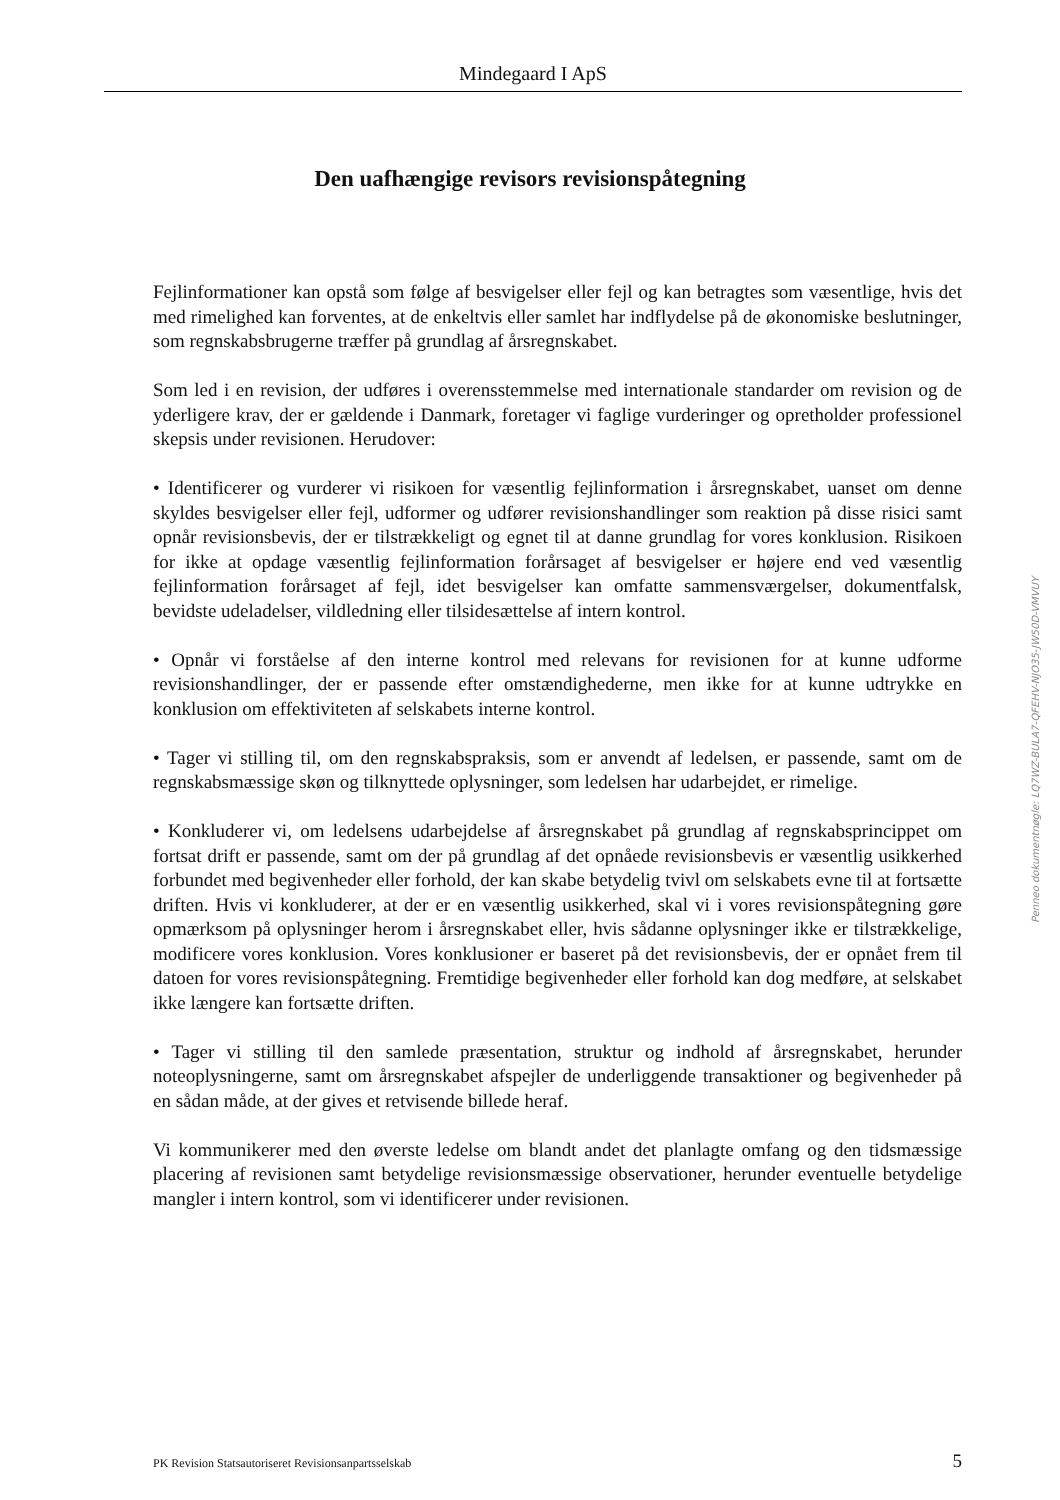Mindegaard I ApS
Den uafhængige revisors revisionspåtegning
Fejlinformationer kan opstå som følge af besvigelser eller fejl og kan betragtes som væsentlige, hvis det med rimelighed kan forventes, at de enkeltvis eller samlet har indflydelse på de økonomiske beslutninger, som regnskabsbrugerne træffer på grundlag af årsregnskabet.
Som led i en revision, der udføres i overensstemmelse med internationale standarder om revision og de yderligere krav, der er gældende i Danmark, foretager vi faglige vurderinger og opretholder professionel skepsis under revisionen. Herudover:
• Identificerer og vurderer vi risikoen for væsentlig fejlinformation i årsregnskabet, uanset om denne skyldes besvigelser eller fejl, udformer og udfører revisionshandlinger som reaktion på disse risici samt opnår revisionsbevis, der er tilstrækkeligt og egnet til at danne grundlag for vores konklusion. Risikoen for ikke at opdage væsentlig fejlinformation forårsaget af besvigelser er højere end ved væsentlig fejlinformation forårsaget af fejl, idet besvigelser kan omfatte sammensværgelser, dokumentfalsk, bevidste udeladelser, vildledning eller tilsidesættelse af intern kontrol.
• Opnår vi forståelse af den interne kontrol med relevans for revisionen for at kunne udforme revisionshandlinger, der er passende efter omstændighederne, men ikke for at kunne udtrykke en konklusion om effektiviteten af selskabets interne kontrol.
• Tager vi stilling til, om den regnskabspraksis, som er anvendt af ledelsen, er passende, samt om de regnskabsmæssige skøn og tilknyttede oplysninger, som ledelsen har udarbejdet, er rimelige.
• Konkluderer vi, om ledelsens udarbejdelse af årsregnskabet på grundlag af regnskabsprincippet om fortsat drift er passende, samt om der på grundlag af det opnåede revisionsbevis er væsentlig usikkerhed forbundet med begivenheder eller forhold, der kan skabe betydelig tvivl om selskabets evne til at fortsætte driften. Hvis vi konkluderer, at der er en væsentlig usikkerhed, skal vi i vores revisionspåtegning gøre opmærksom på oplysninger herom i årsregnskabet eller, hvis sådanne oplysninger ikke er tilstrækkelige, modificere vores konklusion. Vores konklusioner er baseret på det revisionsbevis, der er opnået frem til datoen for vores revisionspåtegning. Fremtidige begivenheder eller forhold kan dog medføre, at selskabet ikke længere kan fortsætte driften.
• Tager vi stilling til den samlede præsentation, struktur og indhold af årsregnskabet, herunder noteoplysningerne, samt om årsregnskabet afspejler de underliggende transaktioner og begivenheder på en sådan måde, at der gives et retvisende billede heraf.
Vi kommunikerer med den øverste ledelse om blandt andet det planlagte omfang og den tidsmæssige placering af revisionen samt betydelige revisionsmæssige observationer, herunder eventuelle betydelige mangler i intern kontrol, som vi identificerer under revisionen.
Penneo dokumentnøgle: LQ7WZ-BULA7-QFEHV-NJO35-JW50D-VMVUY
PK Revision Statsautoriseret Revisionsanpartsselskab 5